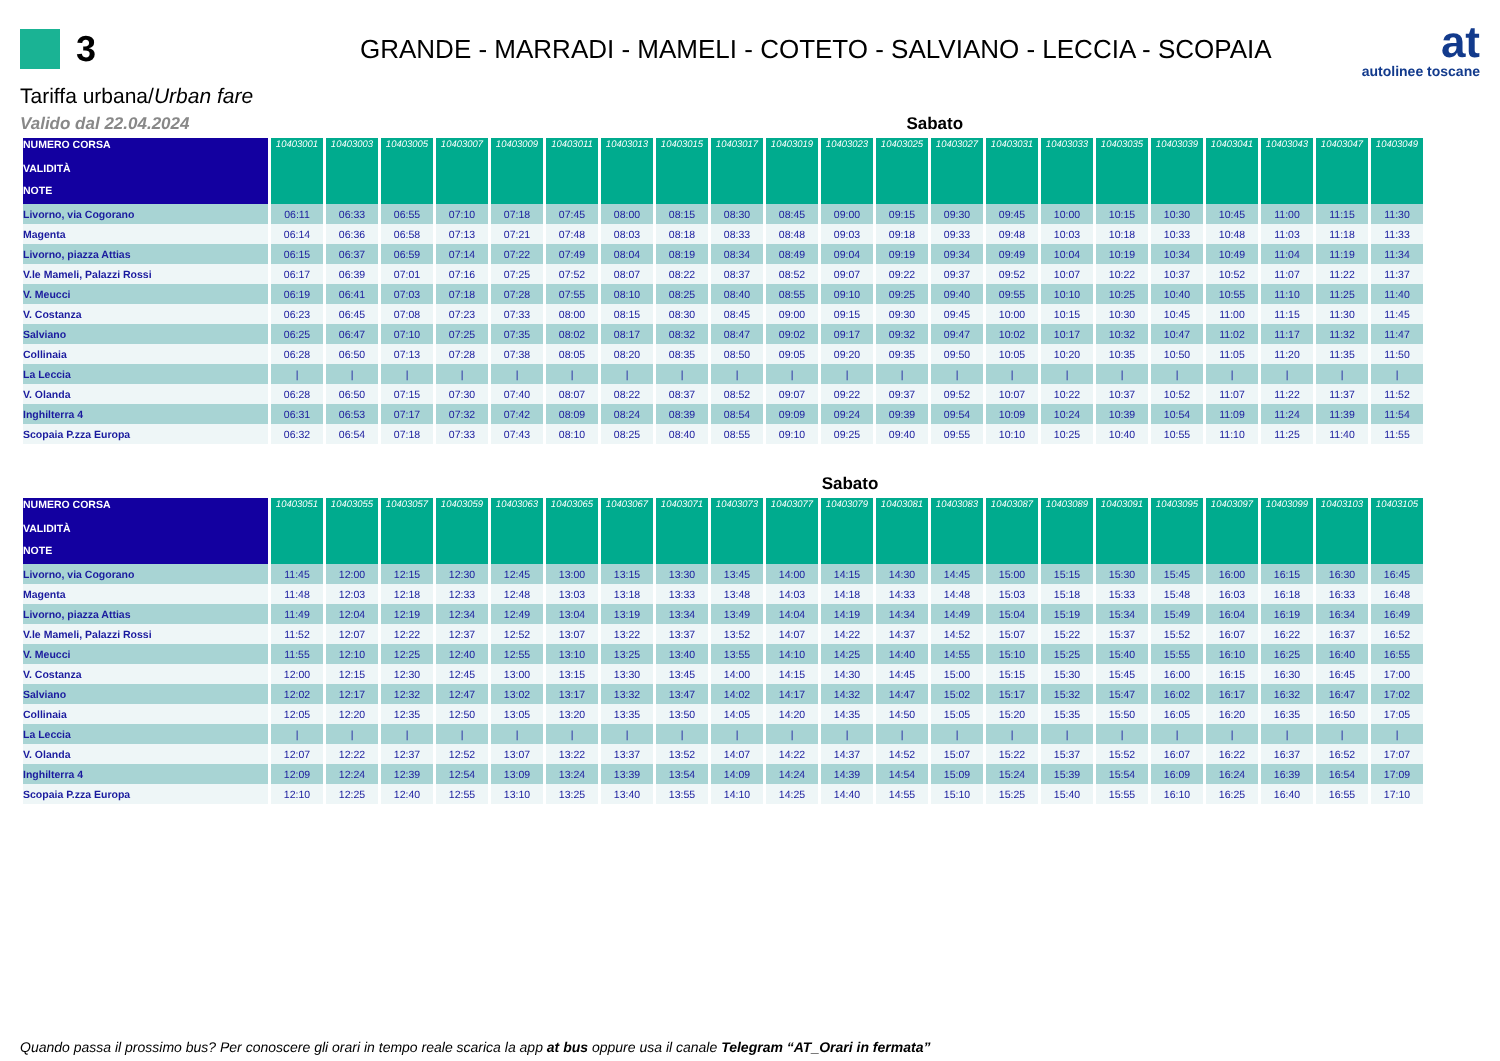3
GRANDE - MARRADI - MAMELI - COTETO - SALVIANO - LECCIA - SCOPAIA
at
autolinee toscane
Tariffa urbana/Urban fare
Valido dal 22.04.2024 Sabato
| NUMERO CORSA VALIDITÀ | 10403001 | 10403003 | 10403005 | 10403007 | 10403009 | 10403011 | 10403013 | 10403015 | 10403017 | 10403019 | 10403023 | 10403025 | 10403027 | 10403031 | 10403033 | 10403035 | 10403039 | 10403041 | 10403043 | 10403047 | 10403049 |
| --- | --- | --- | --- | --- | --- | --- | --- | --- | --- | --- | --- | --- | --- | --- | --- | --- | --- | --- | --- | --- | --- |
| NOTE | | | | | | | | | | | | | | | | | | | | | |
| Livorno, via Cogorano | 06:11 | 06:33 | 06:55 | 07:10 | 07:18 | 07:45 | 08:00 | 08:15 | 08:30 | 08:45 | 09:00 | 09:15 | 09:30 | 09:45 | 10:00 | 10:15 | 10:30 | 10:45 | 11:00 | 11:15 | 11:30 |
| Magenta | 06:14 | 06:36 | 06:58 | 07:13 | 07:21 | 07:48 | 08:03 | 08:18 | 08:33 | 08:48 | 09:03 | 09:18 | 09:33 | 09:48 | 10:03 | 10:18 | 10:33 | 10:48 | 11:03 | 11:18 | 11:33 |
| Livorno, piazza Attias | 06:15 | 06:37 | 06:59 | 07:14 | 07:22 | 07:49 | 08:04 | 08:19 | 08:34 | 08:49 | 09:04 | 09:19 | 09:34 | 09:49 | 10:04 | 10:19 | 10:34 | 10:49 | 11:04 | 11:19 | 11:34 |
| V.le Mameli, Palazzi Rossi | 06:17 | 06:39 | 07:01 | 07:16 | 07:25 | 07:52 | 08:07 | 08:22 | 08:37 | 08:52 | 09:07 | 09:22 | 09:37 | 09:52 | 10:07 | 10:22 | 10:37 | 10:52 | 11:07 | 11:22 | 11:37 |
| V. Meucci | 06:19 | 06:41 | 07:03 | 07:18 | 07:28 | 07:55 | 08:10 | 08:25 | 08:40 | 08:55 | 09:10 | 09:25 | 09:40 | 09:55 | 10:10 | 10:25 | 10:40 | 10:55 | 11:10 | 11:25 | 11:40 |
| V. Costanza | 06:23 | 06:45 | 07:08 | 07:23 | 07:33 | 08:00 | 08:15 | 08:30 | 08:45 | 09:00 | 09:15 | 09:30 | 09:45 | 10:00 | 10:15 | 10:30 | 10:45 | 11:00 | 11:15 | 11:30 | 11:45 |
| Salviano | 06:25 | 06:47 | 07:10 | 07:25 | 07:35 | 08:02 | 08:17 | 08:32 | 08:47 | 09:02 | 09:17 | 09:32 | 09:47 | 10:02 | 10:17 | 10:32 | 10:47 | 11:02 | 11:17 | 11:32 | 11:47 |
| Collinaia | 06:28 | 06:50 | 07:13 | 07:28 | 07:38 | 08:05 | 08:20 | 08:35 | 08:50 | 09:05 | 09:20 | 09:35 | 09:50 | 10:05 | 10:20 | 10:35 | 10:50 | 11:05 | 11:20 | 11:35 | 11:50 |
| La Leccia | / | / | / | / | / | / | / | / | / | / | / | / | / | / | / | / | / | / | / | / | / |
| V. Olanda | 06:28 | 06:50 | 07:15 | 07:30 | 07:40 | 08:07 | 08:22 | 08:37 | 08:52 | 09:07 | 09:22 | 09:37 | 09:52 | 10:07 | 10:22 | 10:37 | 10:52 | 11:07 | 11:22 | 11:37 | 11:52 |
| Inghilterra 4 | 06:31 | 06:53 | 07:17 | 07:32 | 07:42 | 08:09 | 08:24 | 08:39 | 08:54 | 09:09 | 09:24 | 09:39 | 09:54 | 10:09 | 10:24 | 10:39 | 10:54 | 11:09 | 11:24 | 11:39 | 11:54 |
| Scopaia P.zza Europa | 06:32 | 06:54 | 07:18 | 07:33 | 07:43 | 08:10 | 08:25 | 08:40 | 08:55 | 09:10 | 09:25 | 09:40 | 09:55 | 10:10 | 10:25 | 10:40 | 10:55 | 11:10 | 11:25 | 11:40 | 11:55 |
Sabato
| NUMERO CORSA VALIDITÀ | 10403051 | 10403055 | 10403057 | 10403059 | 10403063 | 10403065 | 10403067 | 10403071 | 10403073 | 10403077 | 10403079 | 10403081 | 10403083 | 10403087 | 10403089 | 10403091 | 10403095 | 10403097 | 10403099 | 10403103 | 10403105 |
| --- | --- | --- | --- | --- | --- | --- | --- | --- | --- | --- | --- | --- | --- | --- | --- | --- | --- | --- | --- | --- | --- |
| NOTE | | | | | | | | | | | | | | | | | | | | | |
| Livorno, via Cogorano | 11:45 | 12:00 | 12:15 | 12:30 | 12:45 | 13:00 | 13:15 | 13:30 | 13:45 | 14:00 | 14:15 | 14:30 | 14:45 | 15:00 | 15:15 | 15:30 | 15:45 | 16:00 | 16:15 | 16:30 | 16:45 |
| Magenta | 11:48 | 12:03 | 12:18 | 12:33 | 12:48 | 13:03 | 13:18 | 13:33 | 13:48 | 14:03 | 14:18 | 14:33 | 14:48 | 15:03 | 15:18 | 15:33 | 15:48 | 16:03 | 16:18 | 16:33 | 16:48 |
| Livorno, piazza Attias | 11:49 | 12:04 | 12:19 | 12:34 | 12:49 | 13:04 | 13:19 | 13:34 | 13:49 | 14:04 | 14:19 | 14:34 | 14:49 | 15:04 | 15:19 | 15:34 | 15:49 | 16:04 | 16:19 | 16:34 | 16:49 |
| V.le Mameli, Palazzi Rossi | 11:52 | 12:07 | 12:22 | 12:37 | 12:52 | 13:07 | 13:22 | 13:37 | 13:52 | 14:07 | 14:22 | 14:37 | 14:52 | 15:07 | 15:22 | 15:37 | 15:52 | 16:07 | 16:22 | 16:37 | 16:52 |
| V. Meucci | 11:55 | 12:10 | 12:25 | 12:40 | 12:55 | 13:10 | 13:25 | 13:40 | 13:55 | 14:10 | 14:25 | 14:40 | 14:55 | 15:10 | 15:25 | 15:40 | 15:55 | 16:10 | 16:25 | 16:40 | 16:55 |
| V. Costanza | 12:00 | 12:15 | 12:30 | 12:45 | 13:00 | 13:15 | 13:30 | 13:45 | 14:00 | 14:15 | 14:30 | 14:45 | 15:00 | 15:15 | 15:30 | 15:45 | 16:00 | 16:15 | 16:30 | 16:45 | 17:00 |
| Salviano | 12:02 | 12:17 | 12:32 | 12:47 | 13:02 | 13:17 | 13:32 | 13:47 | 14:02 | 14:17 | 14:32 | 14:47 | 15:02 | 15:17 | 15:32 | 15:47 | 16:02 | 16:17 | 16:32 | 16:47 | 17:02 |
| Collinaia | 12:05 | 12:20 | 12:35 | 12:50 | 13:05 | 13:20 | 13:35 | 13:50 | 14:05 | 14:20 | 14:35 | 14:50 | 15:05 | 15:20 | 15:35 | 15:50 | 16:05 | 16:20 | 16:35 | 16:50 | 17:05 |
| La Leccia | / | / | / | / | / | / | / | / | / | / | / | / | / | / | / | / | / | / | / | / | / |
| V. Olanda | 12:07 | 12:22 | 12:37 | 12:52 | 13:07 | 13:22 | 13:37 | 13:52 | 14:07 | 14:22 | 14:37 | 14:52 | 15:07 | 15:22 | 15:37 | 15:52 | 16:07 | 16:22 | 16:37 | 16:52 | 17:07 |
| Inghilterra 4 | 12:09 | 12:24 | 12:39 | 12:54 | 13:09 | 13:24 | 13:39 | 13:54 | 14:09 | 14:24 | 14:39 | 14:54 | 15:09 | 15:24 | 15:39 | 15:54 | 16:09 | 16:24 | 16:39 | 16:54 | 17:09 |
| Scopaia P.zza Europa | 12:10 | 12:25 | 12:40 | 12:55 | 13:10 | 13:25 | 13:40 | 13:55 | 14:10 | 14:25 | 14:40 | 14:55 | 15:10 | 15:25 | 15:40 | 15:55 | 16:10 | 16:25 | 16:40 | 16:55 | 17:10 |
Quando passa il prossimo bus? Per conoscere gli orari in tempo reale scarica la app at bus oppure usa il canale Telegram “AT_Orari in fermata”